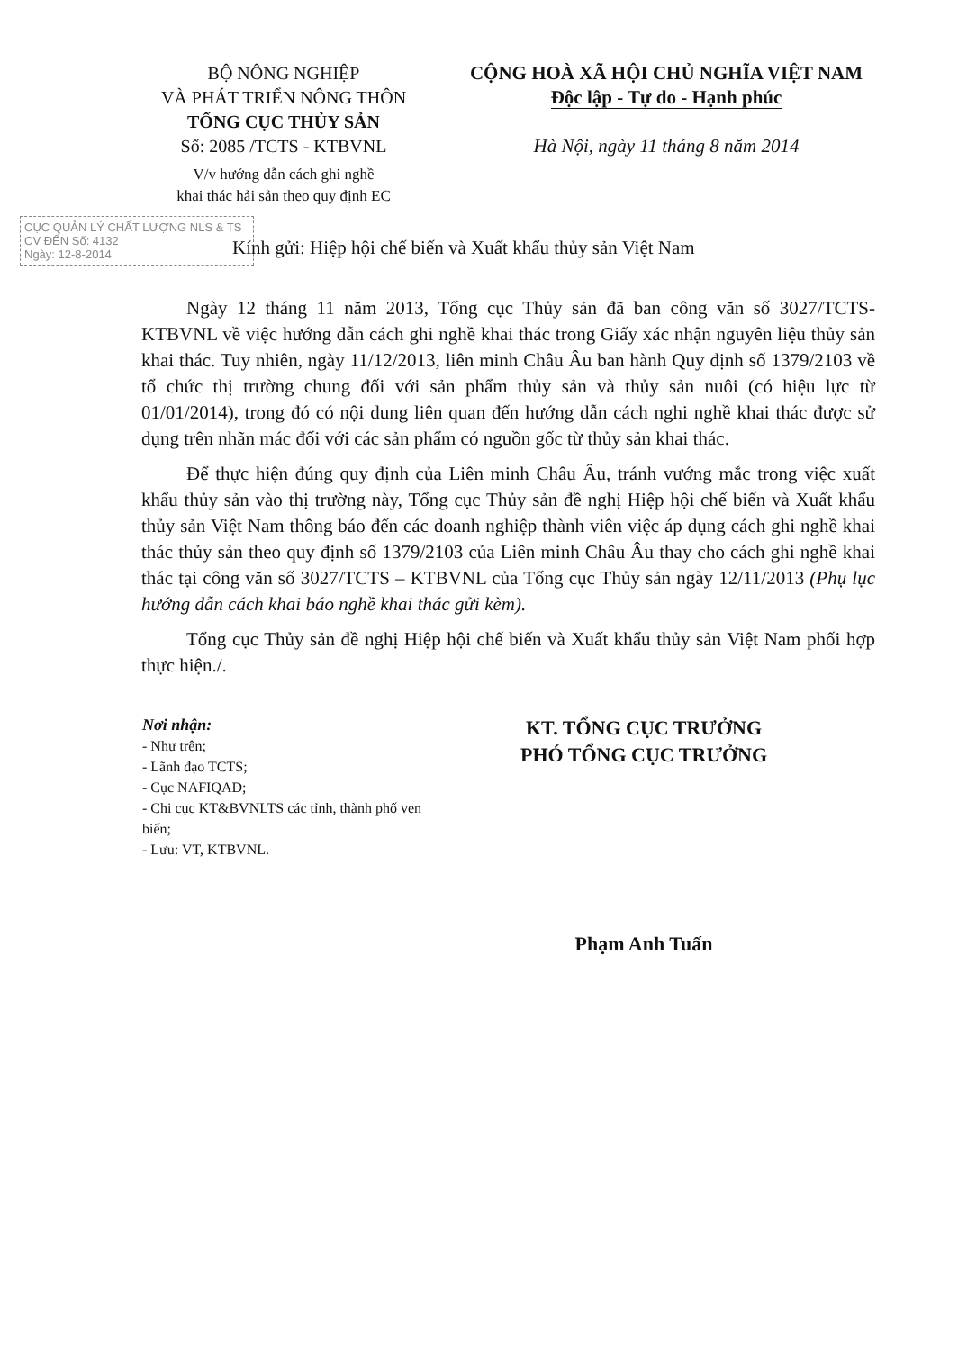BỘ NÔNG NGHIỆP
VÀ PHÁT TRIỂN NÔNG THÔN
TỔNG CỤC THỦY SẢN
Số: 2085 /TCTS - KTBVNL
V/v hướng dẫn cách ghi nghề
khai thác hải sản theo quy định EC
CỘNG HOÀ XÃ HỘI CHỦ NGHĨA VIỆT NAM
Độc lập - Tự do - Hạnh phúc
Hà Nội, ngày 11 tháng 8 năm 2014
CỤC QUẢN LÝ CHẤT LƯỢNG NLS & TS
CV ĐẾN Số: 4132
Ngày: 12-8-2014
Kính gửi: Hiệp hội chế biến và Xuất khẩu thủy sản Việt Nam
Ngày 12 tháng 11 năm 2013, Tổng cục Thủy sản đã ban công văn số 3027/TCTS-KTBVNL về việc hướng dẫn cách ghi nghề khai thác trong Giấy xác nhận nguyên liệu thủy sản khai thác. Tuy nhiên, ngày 11/12/2013, liên minh Châu Âu ban hành Quy định số 1379/2103 về tổ chức thị trường chung đối với sản phẩm thủy sản và thủy sản nuôi (có hiệu lực từ 01/01/2014), trong đó có nội dung liên quan đến hướng dẫn cách nghi nghề khai thác được sử dụng trên nhãn mác đối với các sản phẩm có nguồn gốc từ thủy sản khai thác.
Để thực hiện đúng quy định của Liên minh Châu Âu, tránh vướng mắc trong việc xuất khẩu thủy sản vào thị trường này, Tổng cục Thủy sản đề nghị Hiệp hội chế biến và Xuất khẩu thủy sản Việt Nam thông báo đến các doanh nghiệp thành viên việc áp dụng cách ghi nghề khai thác thủy sản theo quy định số 1379/2103 của Liên minh Châu Âu thay cho cách ghi nghề khai thác tại công văn số 3027/TCTS – KTBVNL của Tổng cục Thủy sản ngày 12/11/2013 (Phụ lục hướng dẫn cách khai báo nghề khai thác gửi kèm).
Tổng cục Thủy sản đề nghị Hiệp hội chế biến và Xuất khẩu thủy sản Việt Nam phối hợp thực hiện./.
Nơi nhận:
- Như trên;
- Lãnh đạo TCTS;
- Cục NAFIQAD;
- Chi cục KT&BVNLTS các tỉnh, thành phố ven biển;
- Lưu: VT, KTBVNL.
KT. TỔNG CỤC TRƯỞNG
PHÓ TỔNG CỤC TRƯỞNG
Phạm Anh Tuấn